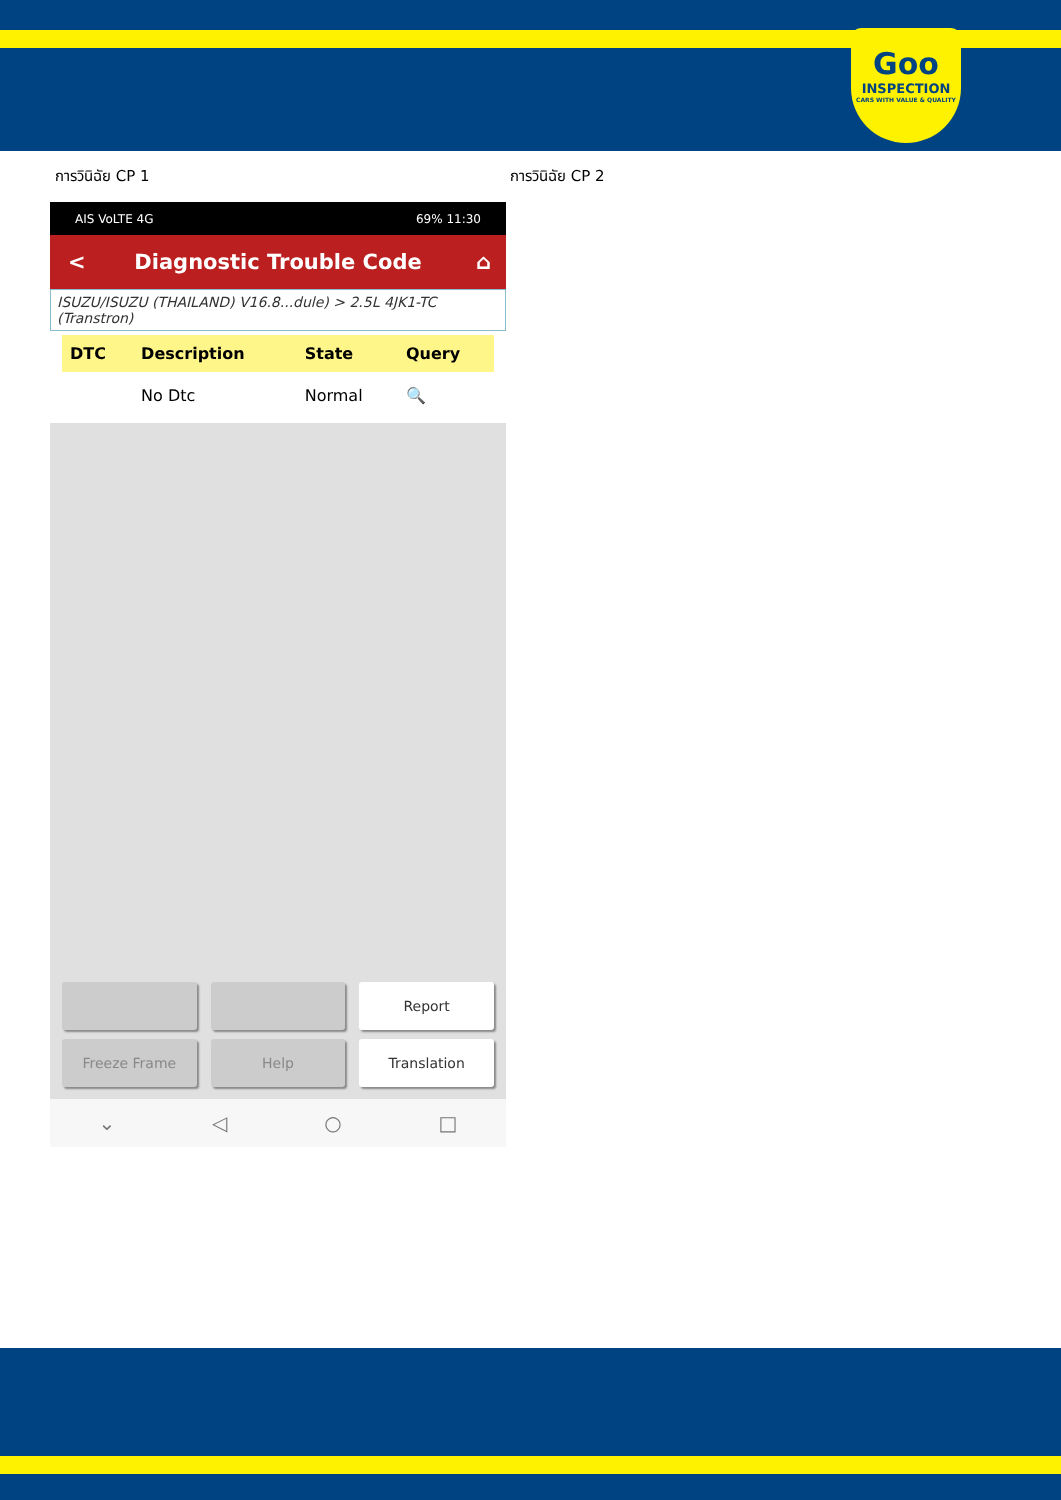Goo
INSPECTION
CARS WITH VALUE & QUALITY
การวินิฉัย CP 1 การวินิฉัย CP 2
AIS VoLTE 4G 69% 11:30
< Diagnostic Trouble Code ⌂
ISUZU/ISUZU (THAILAND) V16.8...dule) > 2.5L 4JK1-TC (Transtron)
| DTC | Description | State | Query |
| --- | --- | --- | --- |
| | No Dtc | Normal | 🔍 |
Report
Freeze Frame
Help
Translation
⌄ ◁ ○ □